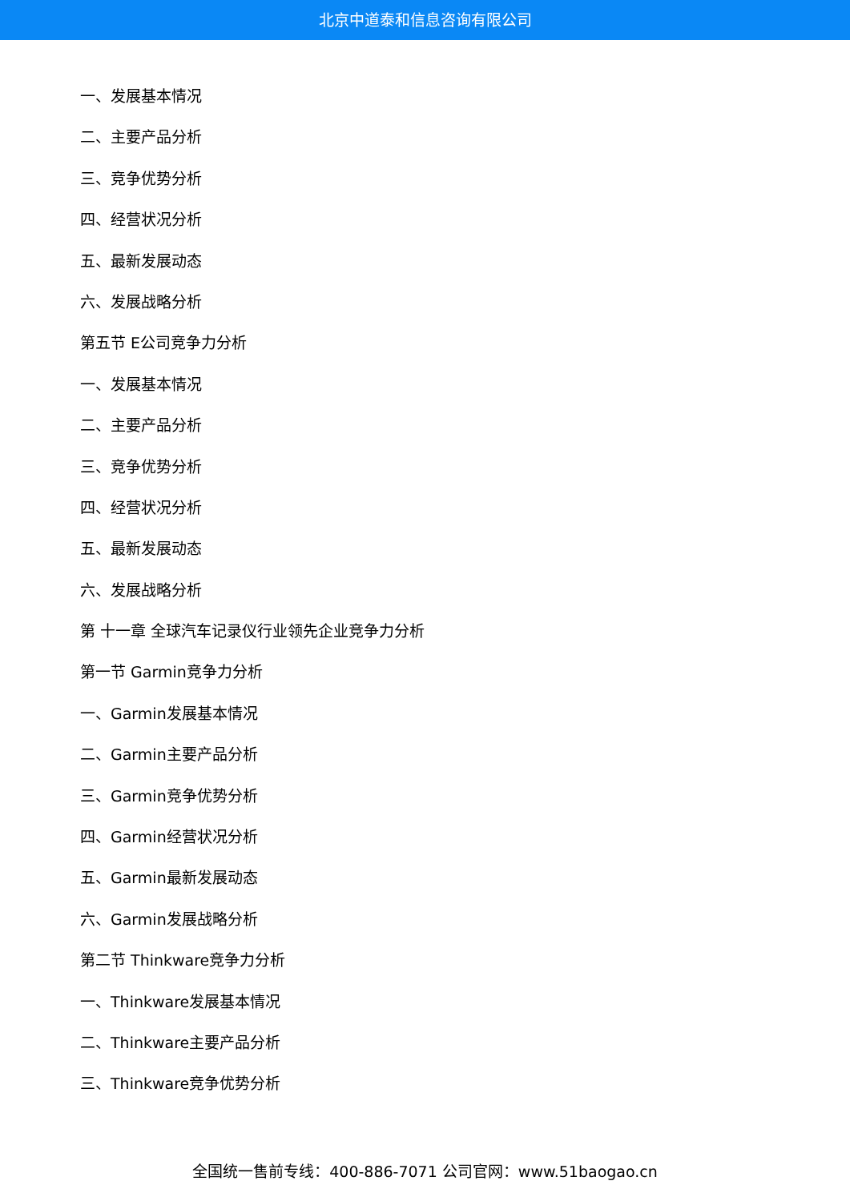北京中道泰和信息咨询有限公司
一、发展基本情况
二、主要产品分析
三、竞争优势分析
四、经营状况分析
五、最新发展动态
六、发展战略分析
第五节 E公司竞争力分析
一、发展基本情况
二、主要产品分析
三、竞争优势分析
四、经营状况分析
五、最新发展动态
六、发展战略分析
第 十一章 全球汽车记录仪行业领先企业竞争力分析
第一节 Garmin竞争力分析
一、Garmin发展基本情况
二、Garmin主要产品分析
三、Garmin竞争优势分析
四、Garmin经营状况分析
五、Garmin最新发展动态
六、Garmin发展战略分析
第二节 Thinkware竞争力分析
一、Thinkware发展基本情况
二、Thinkware主要产品分析
三、Thinkware竞争优势分析
全国统一售前专线：400-886-7071 公司官网：www.51baogao.cn